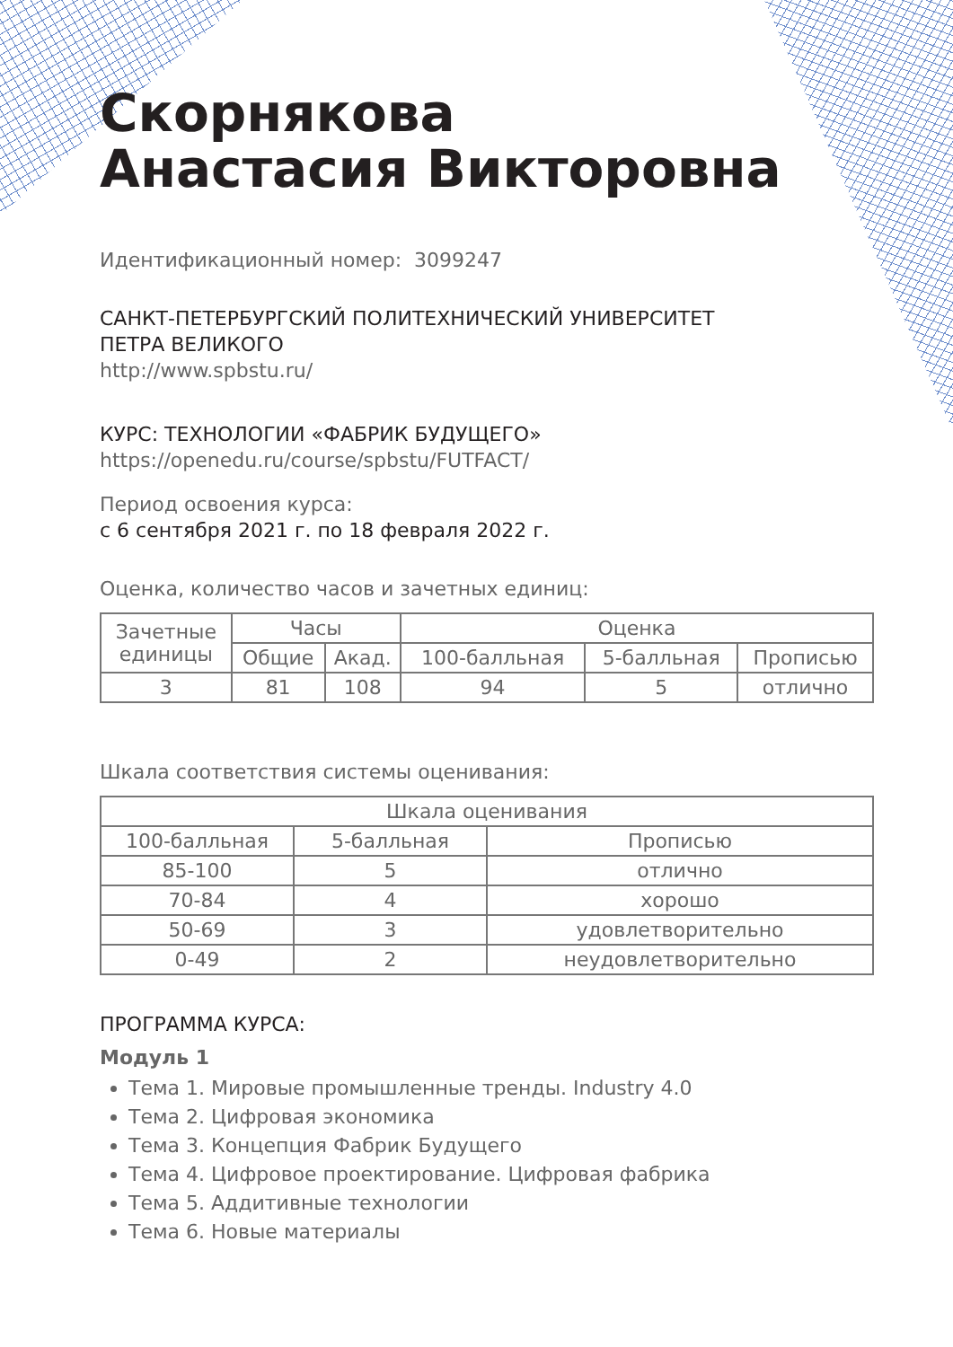Скорнякова
Анастасия Викторовна
Идентификационный номер: 3099247
САНКТ-ПЕТЕРБУРГСКИЙ ПОЛИТЕХНИЧЕСКИЙ УНИВЕРСИТЕТ
ПЕТРА ВЕЛИКОГО
http://www.spbstu.ru/
КУРС: ТЕХНОЛОГИИ «ФАБРИК БУДУЩЕГО»
https://openedu.ru/course/spbstu/FUTFACT/
Период освоения курса:
с 6 сентября 2021 г. по 18 февраля 2022 г.
Оценка, количество часов и зачетных единиц:
| Зачетные единицы | Часы | | Оценка | | |
| --- | --- | --- | --- | --- | --- |
| | Общие | Акад. | 100-балльная | 5-балльная | Прописью |
| 3 | 81 | 108 | 94 | 5 | отлично |
Шкала соответствия системы оценивания:
| Шкала оценивания | | |
| --- | --- | --- |
| 100-балльная | 5-балльная | Прописью |
| 85-100 | 5 | отлично |
| 70-84 | 4 | хорошо |
| 50-69 | 3 | удовлетворительно |
| 0-49 | 2 | неудовлетворительно |
ПРОГРАММА КУРСА:
Модуль 1
Тема 1. Мировые промышленные тренды. Industry 4.0
Тема 2. Цифровая экономика
Тема 3. Концепция Фабрик Будущего
Тема 4. Цифровое проектирование. Цифровая фабрика
Тема 5. Аддитивные технологии
Тема 6. Новые материалы